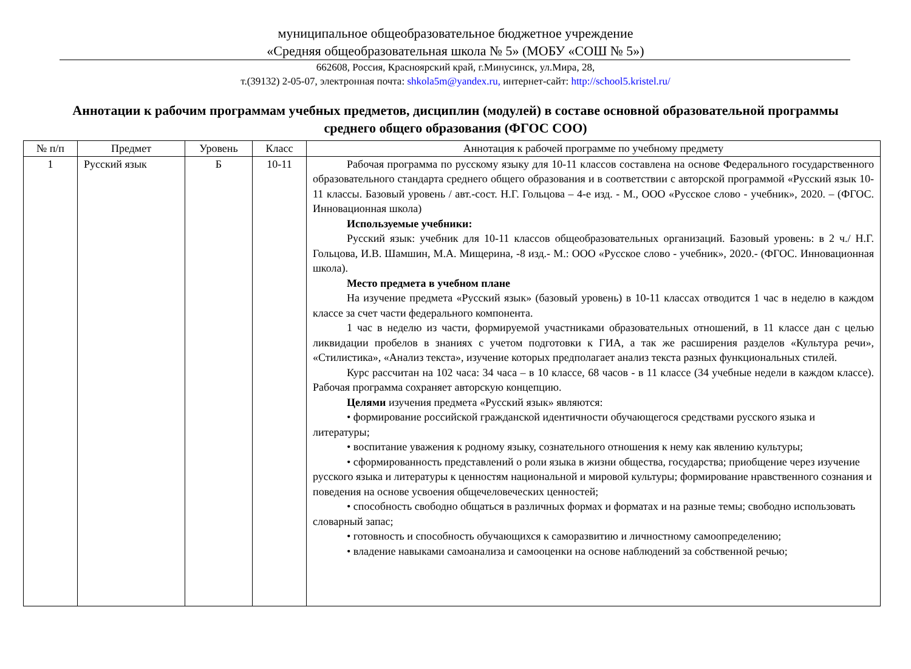муниципальное общеобразовательное бюджетное учреждение
«Средняя общеобразовательная школа № 5» (МОБУ «СОШ № 5»)
662608, Россия, Красноярский край, г.Минусинск, ул.Мира, 28,
т.(39132) 2-05-07, электронная почта: shkola5m@yandex.ru, интернет-сайт: http://school5.kristel.ru/
Аннотации к рабочим программам учебных предметов, дисциплин (модулей) в составе основной образовательной программы среднего общего образования (ФГОС СОО)
| № п/п | Предмет | Уровень | Класс | Аннотация к рабочей программе по учебному предмету |
| --- | --- | --- | --- | --- |
| 1 | Русский язык | Б | 10-11 | Рабочая программа по русскому языку для 10-11 классов составлена на основе Федерального государственного образовательного стандарта среднего общего образования и в соответствии с авторской программой «Русский язык 10-11 классы. Базовый уровень / авт.-сост. Н.Г. Гольцова – 4-е изд. - М., ООО «Русское слово - учебник», 2020. – (ФГОС. Инновационная школа) Используемые учебники: Русский язык: учебник для 10-11 классов общеобразовательных организаций. Базовый уровень: в 2 ч./ Н.Г. Гольцова, И.В. Шамшин, М.А. Мищерина, -8 изд.- М.: ООО «Русское слово - учебник», 2020.- (ФГОС. Инновационная школа). Место предмета в учебном плане На изучение предмета «Русский язык» (базовый уровень) в 10-11 классах отводится 1 час в неделю в каждом классе за счет части федерального компонента. 1 час в неделю из части, формируемой участниками образовательных отношений, в 11 классе дан с целью ликвидации пробелов в знаниях с учетом подготовки к ГИА, а так же расширения разделов «Культура речи», «Стилистика», «Анализ текста», изучение которых предполагает анализ текста разных функциональных стилей. Курс рассчитан на 102 часа: 34 часа – в 10 классе, 68 часов - в 11 классе (34 учебные недели в каждом классе). Рабочая программа сохраняет авторскую концепцию. Целями изучения предмета «Русский язык» являются: • формирование российской гражданской идентичности обучающегося средствами русского языка и литературы; • воспитание уважения к родному языку, сознательного отношения к нему как явлению культуры; • сформированность представлений о роли языка в жизни общества, государства; приобщение через изучение русского языка и литературы к ценностям национальной и мировой культуры; формирование нравственного сознания и поведения на основе усвоения общечеловеческих ценностей; • способность свободно общаться в различных формах и форматах и на разные темы; свободно использовать словарный запас; • готовность и способность обучающихся к саморазвитию и личностному самоопределению; • владение навыками самоанализа и самооценки на основе наблюдений за собственной речью; |